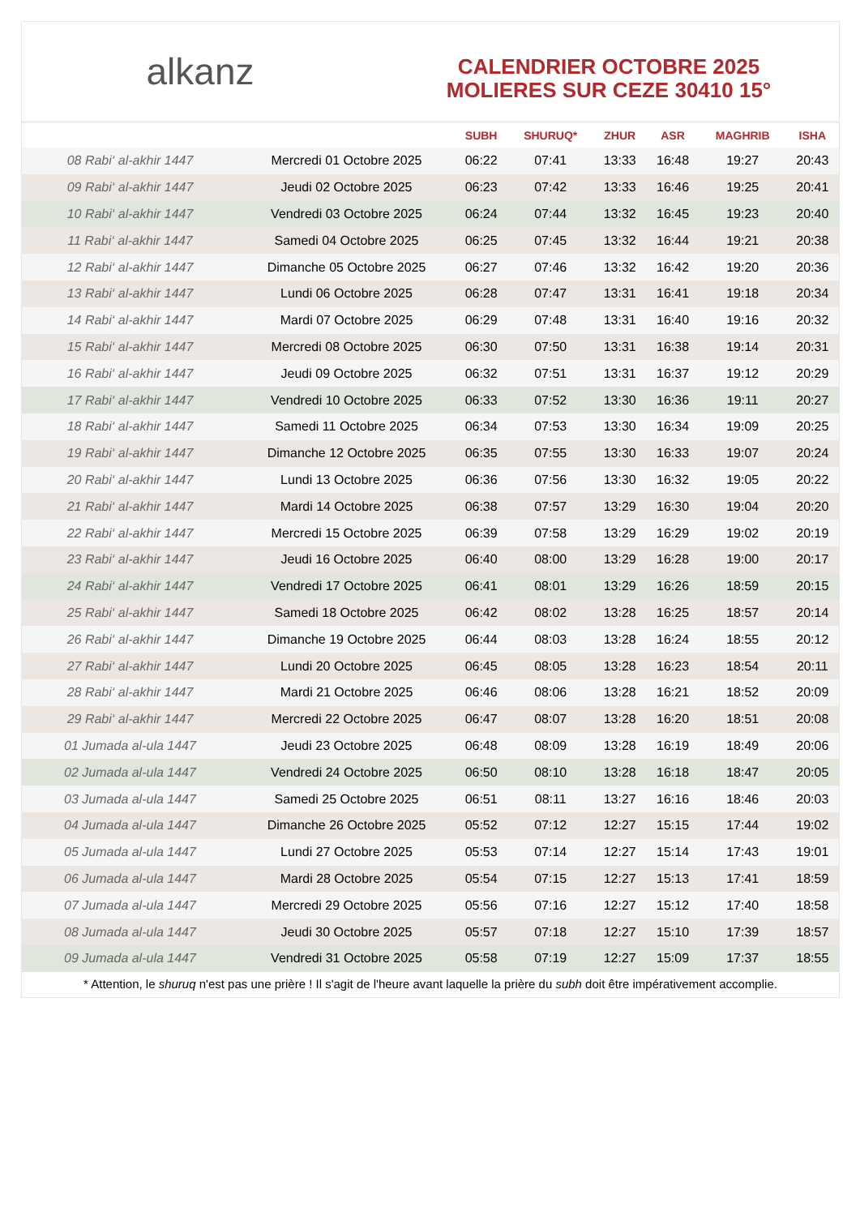alkanz
CALENDRIER OCTOBRE 2025
MOLIERES SUR CEZE 30410 15°
| | | SUBH | SHURUQ* | ZHUR | ASR | MAGHRIB | ISHA |
| --- | --- | --- | --- | --- | --- | --- | --- |
| 08 Rabi‘ al-akhir 1447 | Mercredi 01 Octobre 2025 | 06:22 | 07:41 | 13:33 | 16:48 | 19:27 | 20:43 |
| 09 Rabi‘ al-akhir 1447 | Jeudi 02 Octobre 2025 | 06:23 | 07:42 | 13:33 | 16:46 | 19:25 | 20:41 |
| 10 Rabi‘ al-akhir 1447 | Vendredi 03 Octobre 2025 | 06:24 | 07:44 | 13:32 | 16:45 | 19:23 | 20:40 |
| 11 Rabi‘ al-akhir 1447 | Samedi 04 Octobre 2025 | 06:25 | 07:45 | 13:32 | 16:44 | 19:21 | 20:38 |
| 12 Rabi‘ al-akhir 1447 | Dimanche 05 Octobre 2025 | 06:27 | 07:46 | 13:32 | 16:42 | 19:20 | 20:36 |
| 13 Rabi‘ al-akhir 1447 | Lundi 06 Octobre 2025 | 06:28 | 07:47 | 13:31 | 16:41 | 19:18 | 20:34 |
| 14 Rabi‘ al-akhir 1447 | Mardi 07 Octobre 2025 | 06:29 | 07:48 | 13:31 | 16:40 | 19:16 | 20:32 |
| 15 Rabi‘ al-akhir 1447 | Mercredi 08 Octobre 2025 | 06:30 | 07:50 | 13:31 | 16:38 | 19:14 | 20:31 |
| 16 Rabi‘ al-akhir 1447 | Jeudi 09 Octobre 2025 | 06:32 | 07:51 | 13:31 | 16:37 | 19:12 | 20:29 |
| 17 Rabi‘ al-akhir 1447 | Vendredi 10 Octobre 2025 | 06:33 | 07:52 | 13:30 | 16:36 | 19:11 | 20:27 |
| 18 Rabi‘ al-akhir 1447 | Samedi 11 Octobre 2025 | 06:34 | 07:53 | 13:30 | 16:34 | 19:09 | 20:25 |
| 19 Rabi‘ al-akhir 1447 | Dimanche 12 Octobre 2025 | 06:35 | 07:55 | 13:30 | 16:33 | 19:07 | 20:24 |
| 20 Rabi‘ al-akhir 1447 | Lundi 13 Octobre 2025 | 06:36 | 07:56 | 13:30 | 16:32 | 19:05 | 20:22 |
| 21 Rabi‘ al-akhir 1447 | Mardi 14 Octobre 2025 | 06:38 | 07:57 | 13:29 | 16:30 | 19:04 | 20:20 |
| 22 Rabi‘ al-akhir 1447 | Mercredi 15 Octobre 2025 | 06:39 | 07:58 | 13:29 | 16:29 | 19:02 | 20:19 |
| 23 Rabi‘ al-akhir 1447 | Jeudi 16 Octobre 2025 | 06:40 | 08:00 | 13:29 | 16:28 | 19:00 | 20:17 |
| 24 Rabi‘ al-akhir 1447 | Vendredi 17 Octobre 2025 | 06:41 | 08:01 | 13:29 | 16:26 | 18:59 | 20:15 |
| 25 Rabi‘ al-akhir 1447 | Samedi 18 Octobre 2025 | 06:42 | 08:02 | 13:28 | 16:25 | 18:57 | 20:14 |
| 26 Rabi‘ al-akhir 1447 | Dimanche 19 Octobre 2025 | 06:44 | 08:03 | 13:28 | 16:24 | 18:55 | 20:12 |
| 27 Rabi‘ al-akhir 1447 | Lundi 20 Octobre 2025 | 06:45 | 08:05 | 13:28 | 16:23 | 18:54 | 20:11 |
| 28 Rabi‘ al-akhir 1447 | Mardi 21 Octobre 2025 | 06:46 | 08:06 | 13:28 | 16:21 | 18:52 | 20:09 |
| 29 Rabi‘ al-akhir 1447 | Mercredi 22 Octobre 2025 | 06:47 | 08:07 | 13:28 | 16:20 | 18:51 | 20:08 |
| 01 Jumada al-ula 1447 | Jeudi 23 Octobre 2025 | 06:48 | 08:09 | 13:28 | 16:19 | 18:49 | 20:06 |
| 02 Jumada al-ula 1447 | Vendredi 24 Octobre 2025 | 06:50 | 08:10 | 13:28 | 16:18 | 18:47 | 20:05 |
| 03 Jumada al-ula 1447 | Samedi 25 Octobre 2025 | 06:51 | 08:11 | 13:27 | 16:16 | 18:46 | 20:03 |
| 04 Jumada al-ula 1447 | Dimanche 26 Octobre 2025 | 05:52 | 07:12 | 12:27 | 15:15 | 17:44 | 19:02 |
| 05 Jumada al-ula 1447 | Lundi 27 Octobre 2025 | 05:53 | 07:14 | 12:27 | 15:14 | 17:43 | 19:01 |
| 06 Jumada al-ula 1447 | Mardi 28 Octobre 2025 | 05:54 | 07:15 | 12:27 | 15:13 | 17:41 | 18:59 |
| 07 Jumada al-ula 1447 | Mercredi 29 Octobre 2025 | 05:56 | 07:16 | 12:27 | 15:12 | 17:40 | 18:58 |
| 08 Jumada al-ula 1447 | Jeudi 30 Octobre 2025 | 05:57 | 07:18 | 12:27 | 15:10 | 17:39 | 18:57 |
| 09 Jumada al-ula 1447 | Vendredi 31 Octobre 2025 | 05:58 | 07:19 | 12:27 | 15:09 | 17:37 | 18:55 |
* Attention, le shuruq n'est pas une prière ! Il s'agit de l'heure avant laquelle la prière du subh doit être impérativement accomplie.